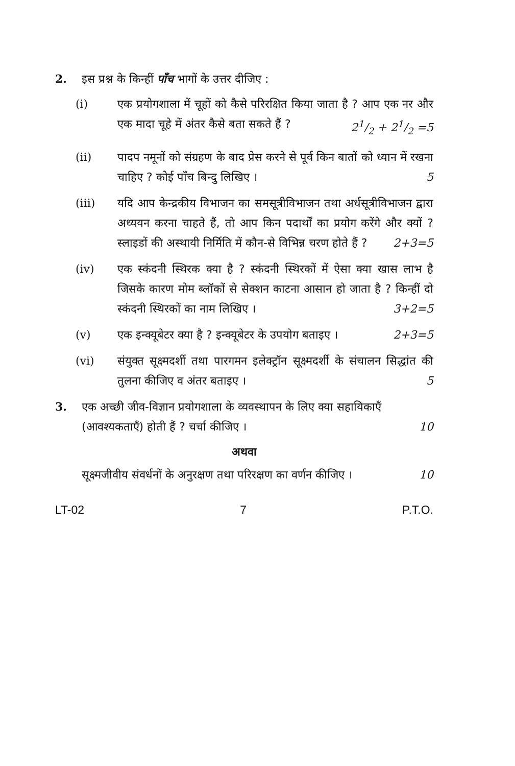2. इस प्रश्न के किन्हीं पाँच भागों के उत्तर दीजिए :
(i) एक प्रयोगशाला में चूहों को कैसे परिरक्षित किया जाता है ? आप एक नर और एक मादा चूहे में अंतर कैसे बता सकते हैं ? 21/2 + 21/2 =5
(ii) पादप नमूनों को संग्रहण के बाद प्रेस करने से पूर्व किन बातों को ध्यान में रखना चाहिए ? कोई पाँच बिन्दु लिखिए । 5
(iii) यदि आप केन्द्रकीय विभाजन का समसूत्रीविभाजन तथा अर्धसूत्रीविभाजन द्वारा अध्ययन करना चाहते हैं, तो आप किन पदार्थों का प्रयोग करेंगे और क्यों ? स्लाइडों की अस्थायी निर्मिति में कौन-से विभिन्न चरण होते हैं ? 2+3=5
(iv) एक स्कंदनी स्थिरक क्या है ? स्कंदनी स्थिरकों में ऐसा क्या खास लाभ है जिसके कारण मोम ब्लॉकों से सेक्शन काटना आसान हो जाता है ? किन्हीं दो स्कंदनी स्थिरकों का नाम लिखिए । 3+2=5
(v) एक इन्क्यूबेटर क्या है ? इन्क्यूबेटर के उपयोग बताइए । 2+3=5
(vi) संयुक्त सूक्ष्मदर्शी तथा पारगमन इलेक्ट्रॉन सूक्ष्मदर्शी के संचालन सिद्धांत की तुलना कीजिए व अंतर बताइए । 5
3. एक अच्छी जीव-विज्ञान प्रयोगशाला के व्यवस्थापन के लिए क्या सहायिकाएँ (आवश्यकताएँ) होती हैं ? चर्चा कीजिए । 10
अथवा
सूक्ष्मजीवीय संवर्धनों के अनुरक्षण तथा परिरक्षण का वर्णन कीजिए । 10
LT-02 7 P.T.O.